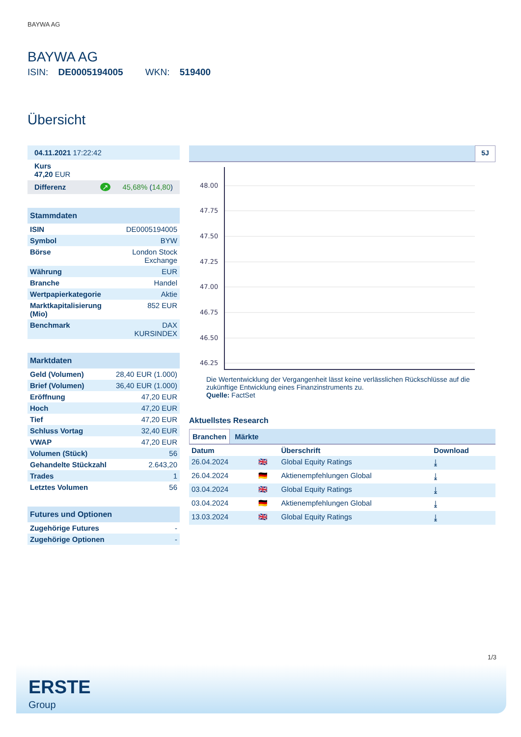BAYWA AG
BAYWA AG
ISIN: DE0005194005 WKN: 519400
Übersicht
| 04.11.2021 17:22:42 |
| Kurs 47,20 EUR |
| Differenz ↗ 45,68% ( 14,80 ) |
| Stammdaten | |
| --- | --- |
| ISIN | DE0005194005 |
| Symbol | BYW |
| Börse | London Stock Exchange |
| Währung | EUR |
| Branche | Handel |
| Wertpapierkategorie | Aktie |
| Marktkapitalisierung (Mio) | 852 EUR |
| Benchmark | DAX KURSINDEX |
| Marktdaten | |
| --- | --- |
| Geld (Volumen) | 28,40 EUR (1.000) |
| Brief (Volumen) | 36,40 EUR (1.000) |
| Eröffnung | 47,20 EUR |
| Hoch | 47,20 EUR |
| Tief | 47,20 EUR |
| Schluss Vortag | 32,40 EUR |
| VWAP | 47,20 EUR |
| Volumen (Stück) | 56 |
| Gehandelte Stückzahl | 2.643,20 |
| Trades | 1 |
| Letztes Volumen | 56 |
| Futures und Optionen | |
| --- | --- |
| Zugehörige Futures | - |
| Zugehörige Optionen | - |
5J
48.00
47.75
47.50
47.25
47.00
46.75
46.50
46.25
Die Wertentwicklung der Vergangenheit lässt keine verlässlichen Rückschlüsse auf die zukünftige Entwicklung eines Finanzinstruments zu.
Quelle: FactSet
Aktuellstes Research
Branchen Märkte
| Datum | | Überschrift | Download |
| --- | --- | --- | --- |
| 26.04.2024 | 🇬🇧 | Global Equity Ratings | ⤓ |
| 26.04.2024 | 🇩🇪 | Aktienempfehlungen Global | ⤓ |
| 03.04.2024 | 🇬🇧 | Global Equity Ratings | ⤓ |
| 03.04.2024 | 🇩🇪 | Aktienempfehlungen Global | ⤓ |
| 13.03.2024 | 🇬🇧 | Global Equity Ratings | ⤓ |
1/3
ERSTE
Group